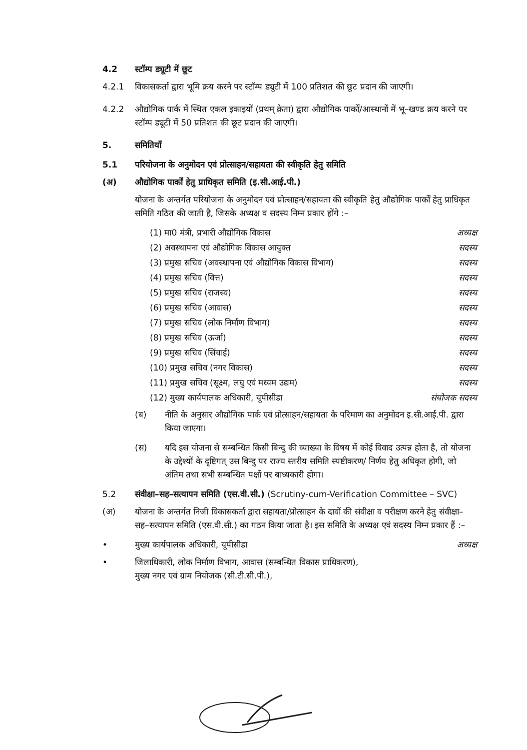4.2 स्टॉम्प ड्यूटी में छूट
4.2.1 विकासकर्ता द्वारा भूमि क्रय करने पर स्टॉम्प ड्यूटी में 100 प्रतिशत की छूट प्रदान की जाएगी।
4.2.2 औद्योगिक पार्क में स्थित एकल इकाइयों (प्रथम् क्रेता) द्वारा औद्योगिक पार्कों/आस्थानों में भू–खण्ड क्रय करने पर स्टॉम्प ड्यूटी में 50 प्रतिशत की छूट प्रदान की जाएगी।
5. समितियाँ
5.1 परियोजना के अनुमोदन एवं प्रोत्साहन/सहायता की स्वीकृति हेतु समिति
(अ) औद्योगिक पार्कों हेतु प्राधिकृत समिति (इ.सी.आई.पी.)
योजना के अन्तर्गत परियोजना के अनुमोदन एवं प्रोत्साहन/सहायता की स्वीकृति हेतु औद्योगिक पार्कों हेतु प्राधिकृत समिति गठित की जाती है, जिसके अध्यक्ष व सदस्य निम्न प्रकार होंगे :–
(1) मा0 मंत्री, प्रभारी औद्योगिक विकास अध्यक्ष
(2) अवस्थापना एवं औद्योगिक विकास आयुक्त सदस्य
(3) प्रमुख सचिव (अवस्थापना एवं औद्योगिक विकास विभाग) सदस्य
(4) प्रमुख सचिव (वित्त) सदस्य
(5) प्रमुख सचिव (राजस्व) सदस्य
(6) प्रमुख सचिव (आवास) सदस्य
(7) प्रमुख सचिव (लोक निर्माण विभाग) सदस्य
(8) प्रमुख सचिव (ऊर्जा) सदस्य
(9) प्रमुख सचिव (सिंचाई) सदस्य
(10) प्रमुख सचिव (नगर विकास) सदस्य
(11) प्रमुख सचिव (सूक्ष्म, लघु एवं मध्यम उद्यम) सदस्य
(12) मुख्य कार्यपालक अधिकारी, यूपीसीडा संयोजक सदस्य
(ब) नीति के अनुसार औद्योगिक पार्क एवं प्रोत्साहन/सहायता के परिमाण का अनुमोदन इ.सी.आई.पी. द्वारा किया जाएगा।
(स) यदि इस योजना से सम्बन्धित किसी बिन्दु की व्याख्या के विषय में कोई विवाद उत्पन्न होता है, तो योजना के उद्देश्यों के दृष्टिगत् उस बिन्दु पर राज्य स्तरीय समिति स्पष्टीकरण/ निर्णय हेतु अधिकृत होगी, जो अंतिम तथा सभी सम्बन्धित पक्षों पर बाध्यकारी होगा।
5.2 संवीक्षा–सह–सत्यापन समिति (एस.वी.सी.) (Scrutiny-cum-Verification Committee – SVC)
(अ) योजना के अन्तर्गत निजी विकासकर्ता द्वारा सहायता/प्रोत्साहन के दावों की संवीक्षा व परीक्षण करने हेतु संवीक्षा–सह–सत्यापन समिति (एस.वी.सी.) का गठन किया जाता है। इस समिति के अध्यक्ष एवं सदस्य निम्न प्रकार हैं :–
• मुख्य कार्यपालक अधिकारी, यूपीसीडा अध्यक्ष
• जिलाधिकारी, लोक निर्माण विभाग, आवास (सम्बन्धित विकास प्राधिकरण), मुख्य नगर एवं ग्राम नियोजक (सी.टी.सी.पी.),